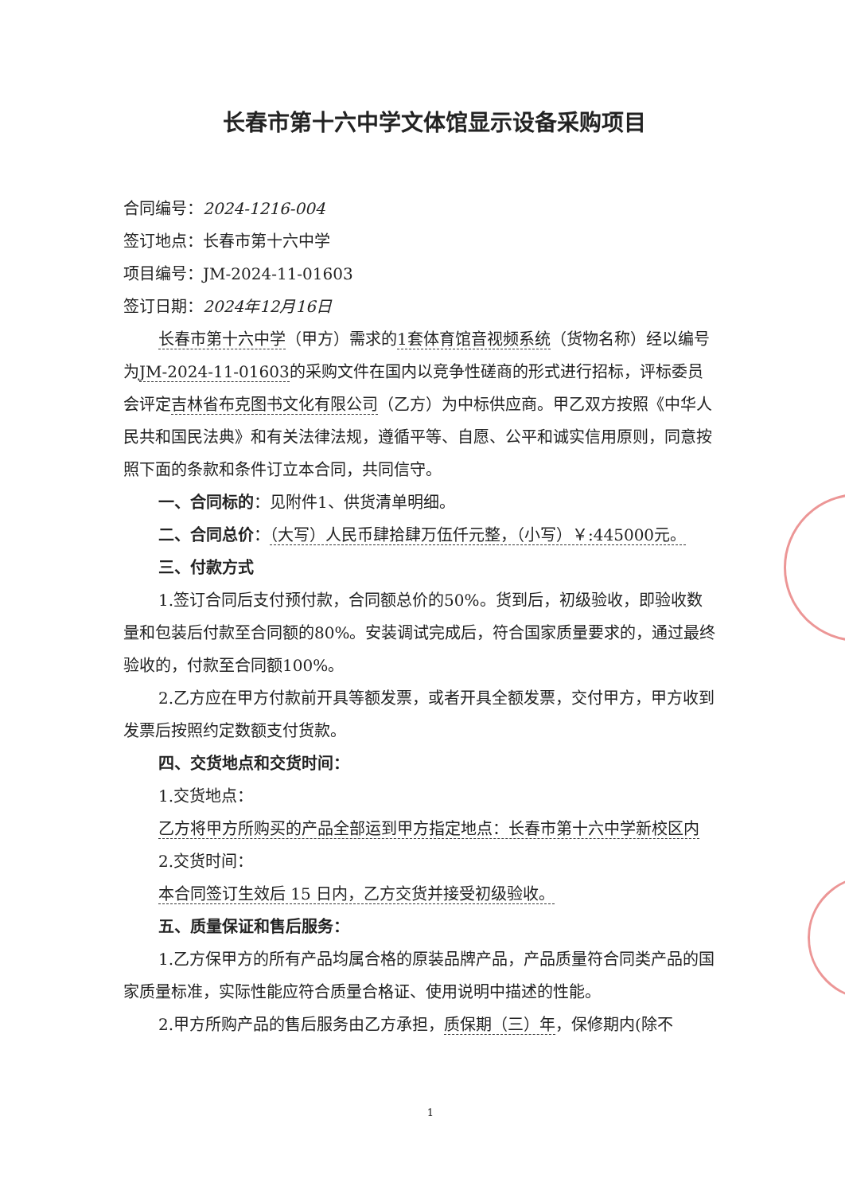长春市第十六中学文体馆显示设备采购项目
合同编号：2024-1216-004
签订地点：长春市第十六中学
项目编号：JM-2024-11-01603
签订日期：2024年12月16日
长春市第十六中学（甲方）需求的1套体育馆音视频系统（货物名称）经以编号为JM-2024-11-01603的采购文件在国内以竞争性磋商的形式进行招标，评标委员会评定吉林省布克图书文化有限公司（乙方）为中标供应商。甲乙双方按照《中华人民共和国民法典》和有关法律法规，遵循平等、自愿、公平和诚实信用原则，同意按照下面的条款和条件订立本合同，共同信守。
一、合同标的：见附件1、供货清单明细。
二、合同总价：（大写）人民币肆拾肆万伍仟元整，（小写）￥:445000元。
三、付款方式
1.签订合同后支付预付款，合同额总价的50%。货到后，初级验收，即验收数量和包装后付款至合同额的80%。安装调试完成后，符合国家质量要求的，通过最终验收的，付款至合同额100%。
2.乙方应在甲方付款前开具等额发票，或者开具全额发票，交付甲方，甲方收到发票后按照约定数额支付货款。
四、交货地点和交货时间：
1.交货地点：
乙方将甲方所购买的产品全部运到甲方指定地点：长春市第十六中学新校区内
2.交货时间：
本合同签订生效后 15 日内，乙方交货并接受初级验收。
五、质量保证和售后服务：
1.乙方保甲方的所有产品均属合格的原装品牌产品，产品质量符合同类产品的国家质量标准，实际性能应符合质量合格证、使用说明中描述的性能。
2.甲方所购产品的售后服务由乙方承担，质保期（三）年，保修期内(除不
1